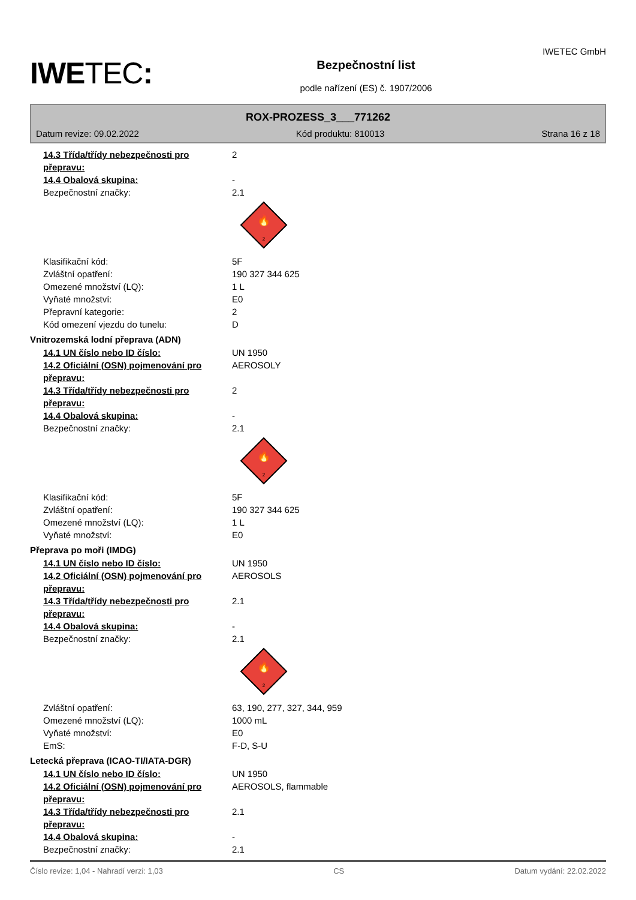IWETEC:
Bezpečnostní list
podle nařízení (ES) č. 1907/2006
IWETEC GmbH
ROX-PROZESS_3___771262
Datum revize: 09.02.2022 Kód produktu: 810013 Strana 16 z 18
14.3 Třída/třídy nebezpečnosti pro přepravu:
2
14.4 Obalová skupina: -
Bezpečnostní značky: 2.1
🔥
2
Klasifikační kód: 5F
Zvláštní opatření: 190 327 344 625
Omezené množství (LQ): 1 L
Vyňaté množství: E0
Přepravní kategorie: 2
Kód omezení vjezdu do tunelu: D
Vnitrozemská lodní přeprava (ADN)
14.1 UN číslo nebo ID číslo: UN 1950
14.2 Oficiální (OSN) pojmenování pro přepravu:
AEROSOLY
14.3 Třída/třídy nebezpečnosti pro přepravu:
2
14.4 Obalová skupina: -
Bezpečnostní značky: 2.1
🔥
2
Klasifikační kód: 5F
Zvláštní opatření: 190 327 344 625
Omezené množství (LQ): 1 L
Vyňaté množství: E0
Přeprava po moři (IMDG)
14.1 UN číslo nebo ID číslo: UN 1950
14.2 Oficiální (OSN) pojmenování pro přepravu:
AEROSOLS
14.3 Třída/třídy nebezpečnosti pro přepravu:
2.1
14.4 Obalová skupina: -
Bezpečnostní značky: 2.1
🔥
2
Zvláštní opatření: 63, 190, 277, 327, 344, 959
Omezené množství (LQ): 1000 mL
Vyňaté množství: E0
EmS: F-D, S-U
Letecká přeprava (ICAO-TI/IATA-DGR)
14.1 UN číslo nebo ID číslo: UN 1950
14.2 Oficiální (OSN) pojmenování pro přepravu:
AEROSOLS, flammable
14.3 Třída/třídy nebezpečnosti pro přepravu:
2.1
14.4 Obalová skupina: -
Bezpečnostní značky: 2.1
Číslo revize: 1,04 - Nahradí verzi: 1,03 CS Datum vydání: 22.02.2022